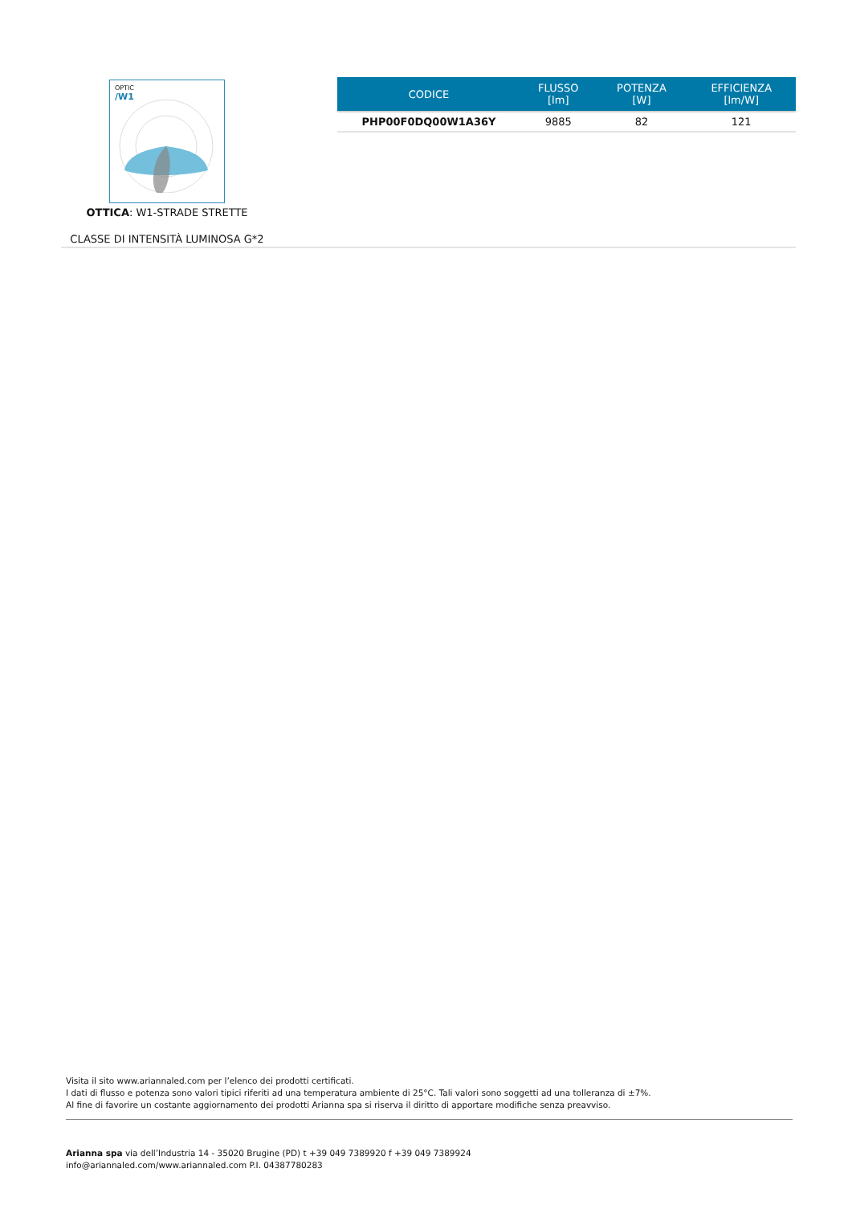OPTIC
/W1
OTTICA: W1-STRADE STRETTE
CLASSE DI INTENSITÀ LUMINOSA G*2
| CODICE | FLUSSO [lm] | POTENZA [W] | EFFICIENZA [lm/W] |
| --- | --- | --- | --- |
| PHP00F0DQ00W1A36Y | 9885 | 82 | 121 |
Visita il sito www.ariannaled.com per l’elenco dei prodotti certificati.
I dati di flusso e potenza sono valori tipici riferiti ad una temperatura ambiente di 25°C. Tali valori sono soggetti ad una tolleranza di ±7%.
Al fine di favorire un costante aggiornamento dei prodotti Arianna spa si riserva il diritto di apportare modifiche senza preavviso.
Arianna spa via dell’Industria 14 - 35020 Brugine (PD) t +39 049 7389920 f +39 049 7389924
info@ariannaled.com/www.ariannaled.com P.I. 04387780283